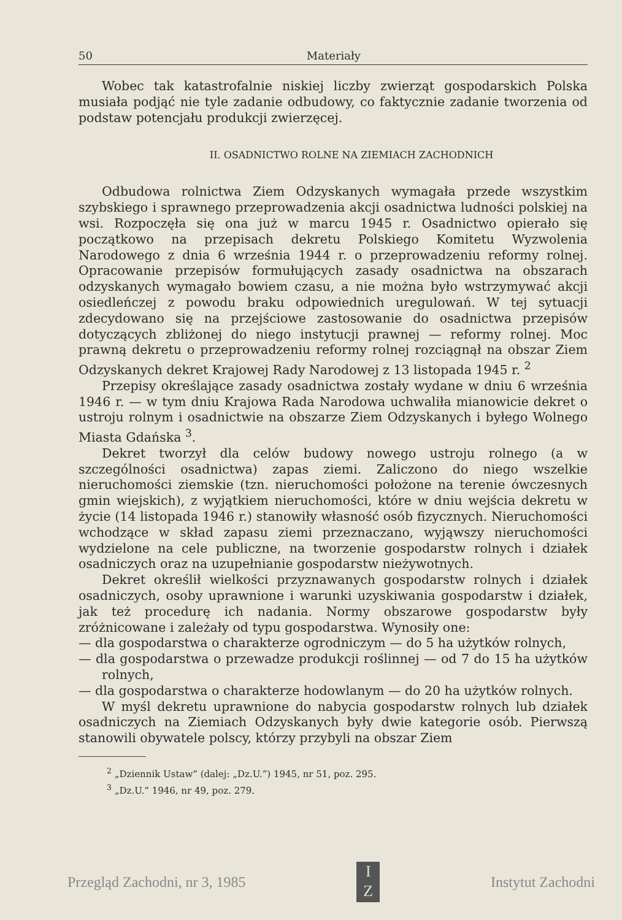50 Materiały
Wobec tak katastrofalnie niskiej liczby zwierząt gospodarskich Polska musiała podjąć nie tyle zadanie odbudowy, co faktycznie zadanie tworzenia od podstaw potencjału produkcji zwierzęcej.
II. OSADNICTWO ROLNE NA ZIEMIACH ZACHODNICH
Odbudowa rolnictwa Ziem Odzyskanych wymagała przede wszystkim szybskiego i sprawnego przeprowadzenia akcji osadnictwa ludności polskiej na wsi. Rozpoczęła się ona już w marcu 1945 r. Osadnictwo opierało się początkowo na przepisach dekretu Polskiego Komitetu Wyzwolenia Narodowego z dnia 6 września 1944 r. o przeprowadzeniu reformy rolnej. Opracowanie przepisów formułujących zasady osadnictwa na obszarach odzyskanych wymagało bowiem czasu, a nie można było wstrzymywać akcji osiedleńczej z powodu braku odpowiednich uregulowań. W tej sytuacji zdecydowano się na przejściowe zastosowanie do osadnictwa przepisów dotyczących zbliżonej do niego instytucji prawnej — reformy rolnej. Moc prawną dekretu o przeprowadzeniu reformy rolnej rozciągnął na obszar Ziem Odzyskanych dekret Krajowej Rady Narodowej z 13 listopada 1945 r. <sup>2</sup>
Przepisy określające zasady osadnictwa zostały wydane w dniu 6 września 1946 r. — w tym dniu Krajowa Rada Narodowa uchwaliła mianowicie dekret o ustroju rolnym i osadnictwie na obszarze Ziem Odzyskanych i byłego Wolnego Miasta Gdańska <sup>3</sup>.
Dekret tworzył dla celów budowy nowego ustroju rolnego (a w szczególności osadnictwa) zapas ziemi. Zaliczono do niego wszelkie nieruchomości ziemskie (tzn. nieruchomości położone na terenie ówczesnych gmin wiejskich), z wyjątkiem nieruchomości, które w dniu wejścia dekretu w życie (14 listopada 1946 r.) stanowiły własność osób fizycznych. Nieruchomości wchodzące w skład zapasu ziemi przeznaczano, wyjąwszy nieruchomości wydzielone na cele publiczne, na tworzenie gospodarstw rolnych i działek osadniczych oraz na uzupełnianie gospodarstw nieżywotnych.
Dekret określił wielkości przyznawanych gospodarstw rolnych i działek osadniczych, osoby uprawnione i warunki uzyskiwania gospodarstw i działek, jak też procedurę ich nadania. Normy obszarowe gospodarstw były zróżnicowane i zależały od typu gospodarstwa. Wynosiły one:
— dla gospodarstwa o charakterze ogrodniczym — do 5 ha użytków rolnych,
— dla gospodarstwa o przewadze produkcji roślinnej — od 7 do 15 ha użytków rolnych,
— dla gospodarstwa o charakterze hodowlanym — do 20 ha użytków rolnych.
W myśl dekretu uprawnione do nabycia gospodarstw rolnych lub działek osadniczych na Ziemiach Odzyskanych były dwie kategorie osób. Pierwszą stanowili obywatele polscy, którzy przybyli na obszar Ziem
<sup>2</sup> „Dziennik Ustaw” (dalej: „Dz.U.”) 1945, nr 51, poz. 295.
<sup>3</sup> „Dz.U.” 1946, nr 49, poz. 279.
Przegląd Zachodni, nr 3, 1985
I
Z
Instytut Zachodni